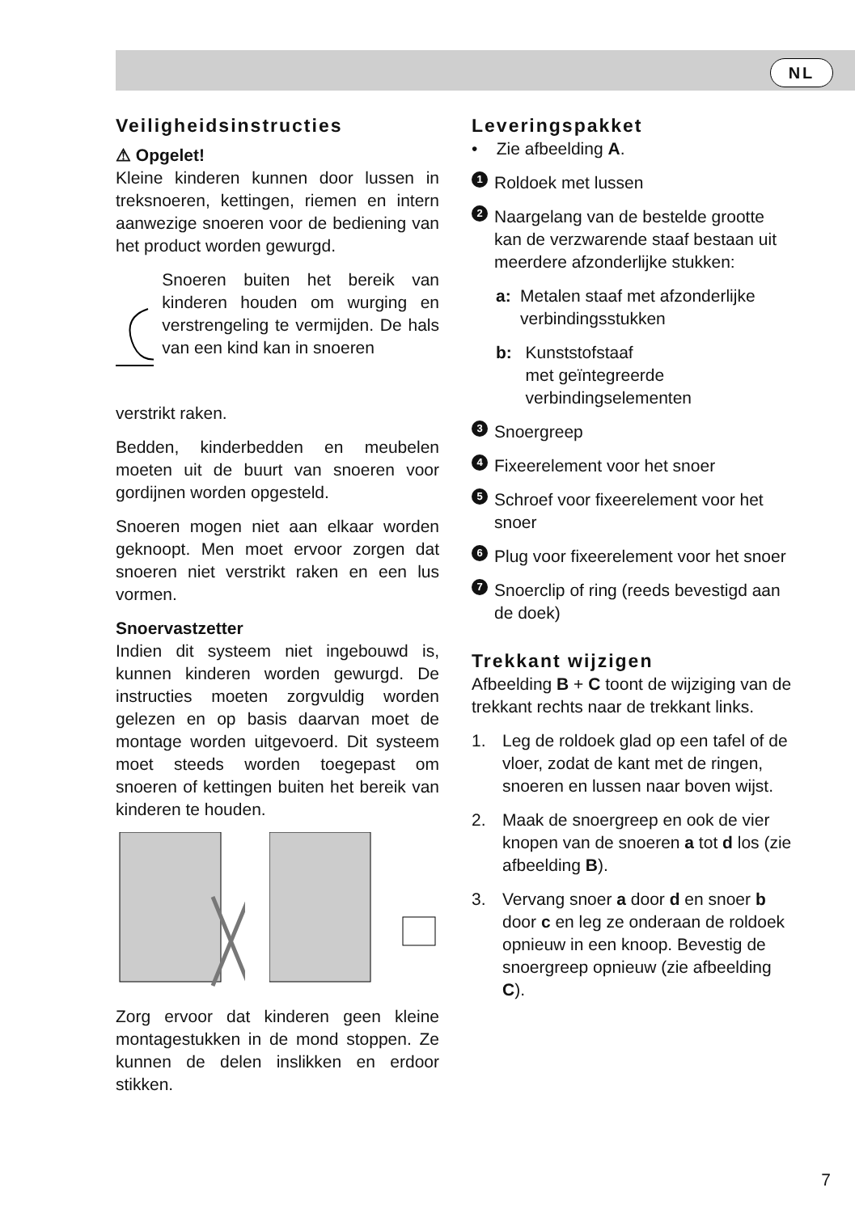NL
Veiligheidsinstructies
⚠ Opgelet!
Kleine kinderen kunnen door lussen in treksnoeren, kettingen, riemen en intern aanwezige snoeren voor de bediening van het product worden gewurgd.
Snoeren buiten het bereik van kinderen houden om wurging en verstrengeling te vermijden. De hals van een kind kan in snoeren
verstrikt raken.
Bedden, kinderbedden en meubelen moeten uit de buurt van snoeren voor gordijnen worden opgesteld.
Snoeren mogen niet aan elkaar worden geknoopt. Men moet ervoor zorgen dat snoeren niet verstrikt raken en een lus vormen.
Snoervastzetter
Indien dit systeem niet ingebouwd is, kunnen kinderen worden gewurgd. De instructies moeten zorgvuldig worden gelezen en op basis daarvan moet de montage worden uitgevoerd. Dit systeem moet steeds worden toegepast om snoeren of kettingen buiten het bereik van kinderen te houden.
Zorg ervoor dat kinderen geen kleine montagestukken in de mond stoppen. Ze kunnen de delen inslikken en erdoor stikken.
Leveringspakket
• Zie afbeelding A.
1
Roldoek met lussen
2
Naargelang van de bestelde grootte kan de verzwarende staaf bestaan uit meerdere afzonderlijke stukken:
a: Metalen staaf met afzonderlijke verbindingsstukken
b: Kunststofstaaf
met geïntegreerde verbindingselementen
3
Snoergreep
4
Fixeerelement voor het snoer
5
Schroef voor fixeerelement voor het snoer
6
Plug voor fixeerelement voor het snoer
7
Snoerclip of ring (reeds bevestigd aan de doek)
Trekkant wijzigen
Afbeelding B + C toont de wijziging van de trekkant rechts naar de trekkant links.
1. Leg de roldoek glad op een tafel of de vloer, zodat de kant met de ringen, snoeren en lussen naar boven wijst.
2. Maak de snoergreep en ook de vier knopen van de snoeren a tot d los (zie afbeelding B).
3. Vervang snoer a door d en snoer b door c en leg ze onderaan de roldoek opnieuw in een knoop. Bevestig de snoergreep opnieuw (zie afbeelding C).
7